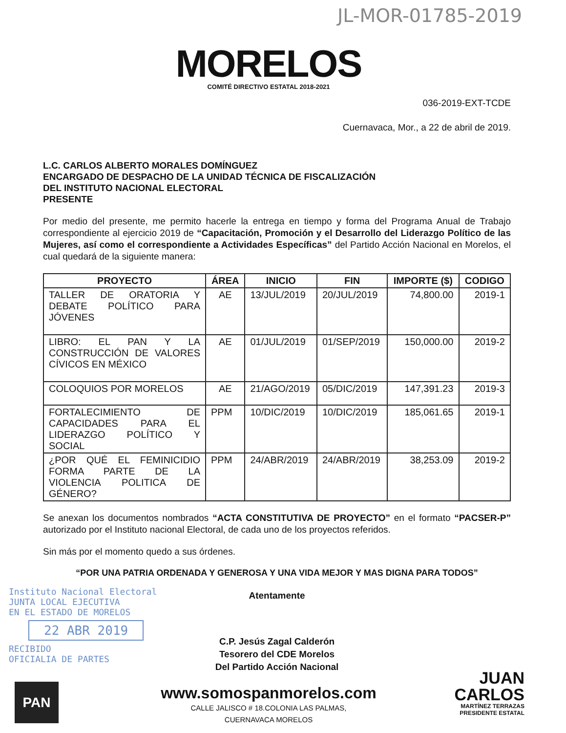JL-MOR-01785-2019
MORELOS
COMITÉ DIRECTIVO ESTATAL 2018-2021
036-2019-EXT-TCDE
Cuernavaca, Mor., a 22 de abril de 2019.
L.C. CARLOS ALBERTO MORALES DOMÍNGUEZ
ENCARGADO DE DESPACHO DE LA UNIDAD TÉCNICA DE FISCALIZACIÓN
DEL INSTITUTO NACIONAL ELECTORAL
PRESENTE
Por medio del presente, me permito hacerle la entrega en tiempo y forma del Programa Anual de Trabajo correspondiente al ejercicio 2019 de “Capacitación, Promoción y el Desarrollo del Liderazgo Político de las Mujeres, así como el correspondiente a Actividades Específicas” del Partido Acción Nacional en Morelos, el cual quedará de la siguiente manera:
| PROYECTO | ÁREA | INICIO | FIN | IMPORTE ($) | CODIGO |
| --- | --- | --- | --- | --- | --- |
| TALLER DE ORATORIA Y DEBATE POLÍTICO PARA JÓVENES | AE | 13/JUL/2019 | 20/JUL/2019 | 74,800.00 | 2019-1 |
| LIBRO: EL PAN Y LA CONSTRUCCIÓN DE VALORES CÍVICOS EN MÉXICO | AE | 01/JUL/2019 | 01/SEP/2019 | 150,000.00 | 2019-2 |
| COLOQUIOS POR MORELOS | AE | 21/AGO/2019 | 05/DIC/2019 | 147,391.23 | 2019-3 |
| FORTALECIMIENTO DE CAPACIDADES PARA EL LIDERAZGO POLÍTICO Y SOCIAL | PPM | 10/DIC/2019 | 10/DIC/2019 | 185,061.65 | 2019-1 |
| ¿POR QUÉ EL FEMINICIDIO FORMA PARTE DE LA VIOLENCIA POLITICA DE GÉNERO? | PPM | 24/ABR/2019 | 24/ABR/2019 | 38,253.09 | 2019-2 |
Se anexan los documentos nombrados “ACTA CONSTITUTIVA DE PROYECTO” en el formato “PACSER-P” autorizado por el Instituto nacional Electoral, de cada uno de los proyectos referidos.
Sin más por el momento quedo a sus órdenes.
“POR UNA PATRIA ORDENADA Y GENEROSA Y UNA VIDA MEJOR Y MAS DIGNA PARA TODOS”
Atentamente
C.P. Jesús Zagal Calderón
Tesorero del CDE Morelos
Del Partido Acción Nacional
Instituto Nacional Electoral
JUNTA LOCAL EJECUTIVA
EN EL ESTADO DE MORELOS
22 ABR 2019
RECIBIDO
OFICIALIA DE PARTES
www.somospanmorelos.com
CALLE JALISCO # 18.COLONIA LAS PALMAS,
CUERNAVACA MORELOS
JUAN
CARLOS
MARTÍNEZ TERRAZAS
PRESIDENTE ESTATAL
PAN